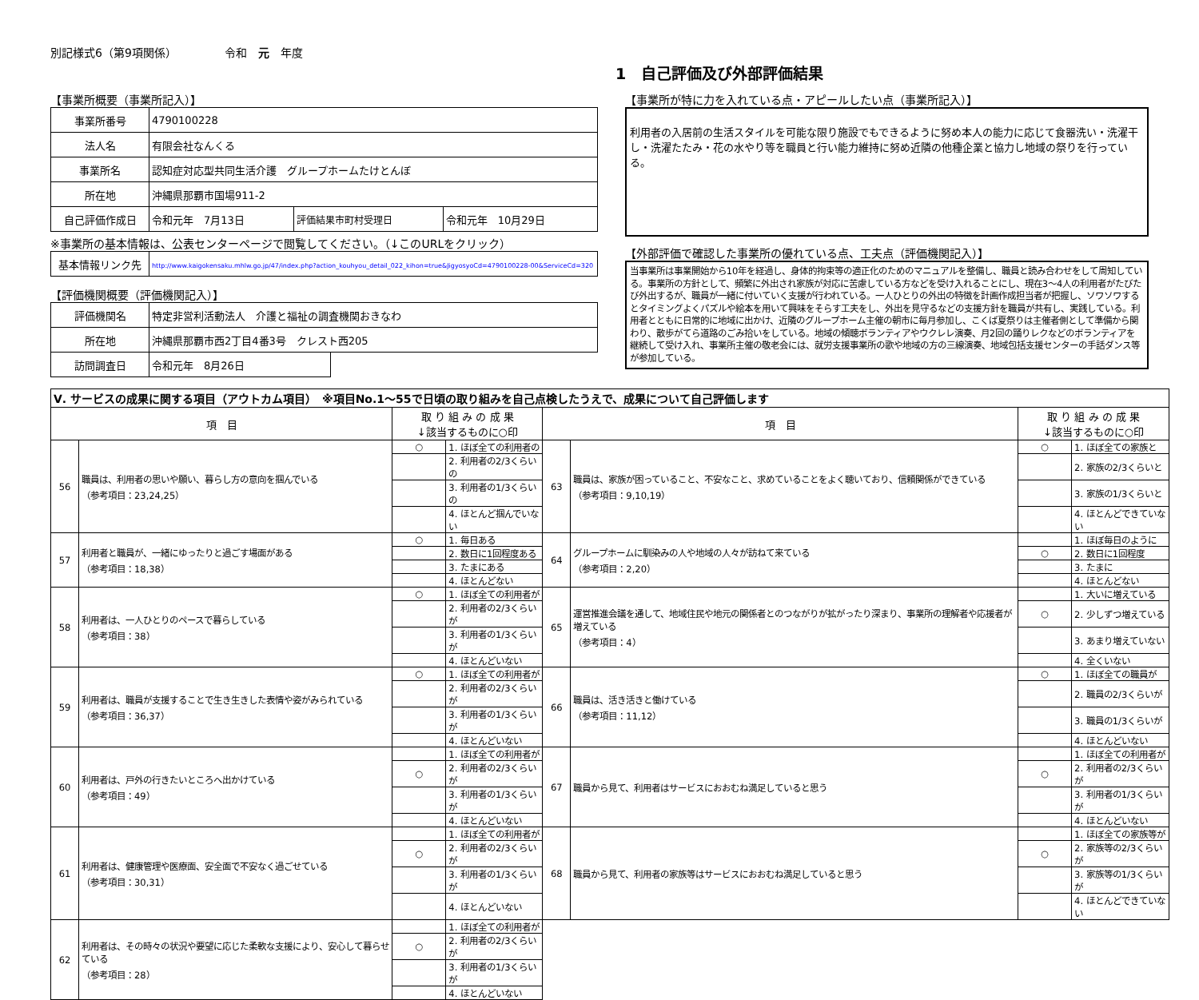別記様式6（第9項関係） 令和　元　年度
1　自己評価及び外部評価結果
【事業所概要（事業所記入）】
| 事業所番号 | 4790100228 | | |
| 法人名 | 有限会社なんくる | | |
| 事業所名 | 認知症対応型共同生活介護 グループホームたけとんぼ | | |
| 所在地 | 沖縄県那覇市国場911-2 | | |
| 自己評価作成日 | 令和元年 7月13日 | 評価結果市町村受理日 | 令和元年 10月29日 |
※事業所の基本情報は、公表センターページで閲覧してください。（↓このURLをクリック）
| 基本情報リンク先 | http://www.kaigokensaku.mhlw.go.jp/47/index.php?action_kouhyou_detail_022_kihon=true&JigyosyoCd=4790100228-00&ServiceCd=320 |
【評価機関概要（評価機関記入）】
| 評価機関名 | 特定非営利活動法人 介護と福祉の調査機関おきなわ | |
| 所在地 | 沖縄県那覇市西2丁目4番3号 クレスト西205 | |
| 訪問調査日 | 令和元年 8月26日 | |
【事業所が特に力を入れている点・アピールしたい点（事業所記入）】
利用者の入居前の生活スタイルを可能な限り施設でもできるように努め本人の能力に応じて食器洗い・洗濯干し・洗濯たたみ・花の水やり等を職員と行い能力維持に努め近隣の他種企業と協力し地域の祭りを行っている。
【外部評価で確認した事業所の優れている点、工夫点（評価機関記入）】
当事業所は事業開始から10年を経過し、身体的拘束等の適正化のためのマニュアルを整備し、職員と読み合わせをして周知している。事業所の方針として、頻繁に外出され家族が対応に苦慮している方などを受け入れることにし、現在3～4人の利用者がたびたび外出するが、職員が一緒に付いていく支援が行われている。一人ひとりの外出の特徴を計画作成担当者が把握し、ソワソワするとタイミングよくパズルや絵本を用いて興味をそらす工夫をし、外出を見守るなどの支援方針を職員が共有し、実践している。利用者とともに日常的に地域に出かけ、近隣のグループホーム主催の朝市に毎月参加し、こくば夏祭りは主催者側として準備から関わり、散歩がてら道路のごみ拾いをしている。地域の傾聴ボランティアやウクレレ演奏、月2回の踊りレクなどのボランティアを継続して受け入れ、事業所主催の敬老会には、就労支援事業所の歌や地域の方の三線演奏、地域包括支援センターの手話ダンス等が参加している。
| Ⅴ. サービスの成果に関する項目（アウトカム項目） ※項目No.1～55で日頃の取り組みを自己点検したうえで、成果について自己評価します | | | | | | | |
| --- | --- | --- | --- | --- | --- | --- | --- |
| 項 目 | | 取 り 組 み の 成 果 ↓該当するものに○印 | | 項 目 | | 取 り 組 み の 成 果 ↓該当するものに○印 | |
| 56 | 職員は、利用者の思いや願い、暮らし方の意向を掴んでいる （参考項目：23,24,25） | ○ | 1. ほぼ全ての利用者の | 63 | 職員は、家族が困っていること、不安なこと、求めていることをよく聴いており、信頼関係ができている （参考項目：9,10,19） | ○ | 1. ほぼ全ての家族と |
| | | | 2. 利用者の2/3くらいの | | | | 2. 家族の2/3くらいと |
| | | | 3. 利用者の1/3くらいの | | | | 3. 家族の1/3くらいと |
| | | | 4. ほとんど掴んでいない | | | | 4. ほとんどできていない |
| 57 | 利用者と職員が、一緒にゆったりと過ごす場面がある （参考項目：18,38） | ○ | 1. 毎日ある | 64 | グループホームに馴染みの人や地域の人々が訪ねて来ている （参考項目：2,20） | | 1. ほぼ毎日のように |
| | | | 2. 数日に1回程度ある | | | ○ | 2. 数日に1回程度 |
| | | | 3. たまにある | | | | 3. たまに |
| | | | 4. ほとんどない | | | | 4. ほとんどない |
| 58 | 利用者は、一人ひとりのペースで暮らしている （参考項目：38） | ○ | 1. ほぼ全ての利用者が | 65 | 運営推進会議を通して、地域住民や地元の関係者とのつながりが拡がったり深まり、事業所の理解者や応援者が増えている （参考項目：4） | | 1. 大いに増えている |
| | | | 2. 利用者の2/3くらいが | | | ○ | 2. 少しずつ増えている |
| | | | 3. 利用者の1/3くらいが | | | | 3. あまり増えていない |
| | | | 4. ほとんどいない | | | | 4. 全くいない |
| 59 | 利用者は、職員が支援することで生き生きした表情や姿がみられている （参考項目：36,37） | ○ | 1. ほぼ全ての利用者が | 66 | 職員は、活き活きと働けている （参考項目：11,12） | ○ | 1. ほぼ全ての職員が |
| | | | 2. 利用者の2/3くらいが | | | | 2. 職員の2/3くらいが |
| | | | 3. 利用者の1/3くらいが | | | | 3. 職員の1/3くらいが |
| | | | 4. ほとんどいない | | | | 4. ほとんどいない |
| 60 | 利用者は、戸外の行きたいところへ出かけている （参考項目：49） | | 1. ほぼ全ての利用者が | 67 | 職員から見て、利用者はサービスにおおむね満足していると思う | | 1. ほぼ全ての利用者が |
| | | ○ | 2. 利用者の2/3くらいが | | | ○ | 2. 利用者の2/3くらいが |
| | | | 3. 利用者の1/3くらいが | | | | 3. 利用者の1/3くらいが |
| | | | 4. ほとんどいない | | | | 4. ほとんどいない |
| 61 | 利用者は、健康管理や医療面、安全面で不安なく過ごせている （参考項目：30,31） | | 1. ほぼ全ての利用者が | 68 | 職員から見て、利用者の家族等はサービスにおおむね満足していると思う | | 1. ほぼ全ての家族等が |
| | | ○ | 2. 利用者の2/3くらいが | | | ○ | 2. 家族等の2/3くらいが |
| | | | 3. 利用者の1/3くらいが | | | | 3. 家族等の1/3くらいが |
| | | | 4. ほとんどいない | | | | 4. ほとんどできていない |
| 62 | 利用者は、その時々の状況や要望に応じた柔軟な支援により、安心して暮らせている （参考項目：28） | | 1. ほぼ全ての利用者が | | | | |
| | | ○ | 2. 利用者の2/3くらいが | | | | |
| | | | 3. 利用者の1/3くらいが | | | | |
| | | | 4. ほとんどいない | | | | |